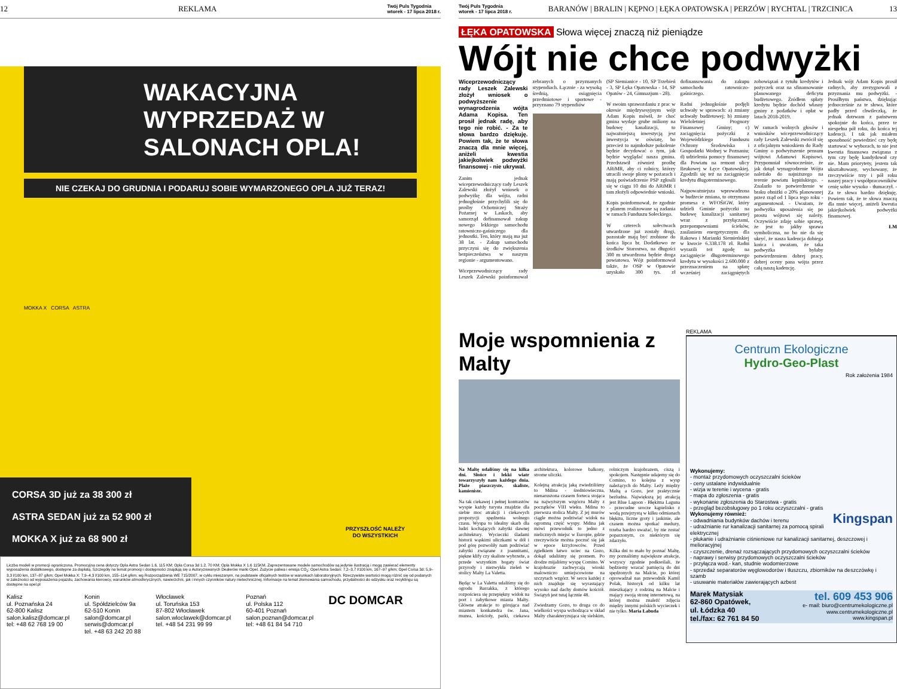12 REKLAMA Twój Puls Tygodnia
wtorek - 17 lipca 2018 r.
WAKACYJNA WYPRZEDAŻ W SALONACH OPLA!
NIE CZEKAJ DO GRUDNIA I PODARUJ SOBIE WYMARZONEGO OPLA JUŻ TERAZ!
MOKKA X CORSA ASTRA
CORSA 3D już za 38 300 zł
ASTRA SEDAN już za 52 900 zł
MOKKA X już za 68 900 zł
PRZYSZŁOŚĆ NALEŻY
DO WSZYSTKICH
Liczba modeli w promocji ograniczona. Promocyjna cena dotyczy Opla Astra Sedan 1.6, 115 KM; Opla Corsa 3d 1.2, 70 KM; Opla Mokka X 1.6 115KM. Zaprezentowane modele samochodów są jedynie ilustracją i mogą zawierać elementy wyposażenia dodatkowego, dostępne za dopłatą. Szczegóły na temat promocji i dostępności znajdują się u Autoryzowanych Dealerów marki Opel. Zużycie paliwa i emisja CO<sub>2</sub>: Opel Astra Sedan: 7,2–3,7 l/100 km, 167–97 g/km; Opel Corsa 3d: 5,9–3,3 l/100 km, 137–87 g/km; Opel Mokka X: 7,9–4,3 l/100 km, 155–114 g/km; wg Rozporządzenia WE 715/2007, w cyklu mieszanym, na podstawie oficjalnych testów w warunkach laboratoryjnych. Rzeczywiste wartości mogą różnić się od podanych w zależności od wyposażenia pojazdu, zachowania kierowcy, warunków atmosferycznych, nawierzchni, jak i innych czynników natury nietechnicznej. Informacje na temat złomowania samochodu, przydatności do odzysku oraz recyklingu są dostępne na opel.pl
Kalisz
ul. Poznańska 24
62-800 Kalisz
salon.kalisz@domcar.pl
tel: +48 62 768 19 00
Konin
ul. Spółdzielców 9a
62-510 Konin
salon@domcar.pl
serwis@domcar.pl
tel. +48 63 242 20 88
Włocławek
ul. Toruńska 153
87-802 Włocławek
salon.wloclawek@domcar.pl
tel. +48 54 231 99 99
Poznań
ul. Polska 112
60-401 Poznań
salon.poznan@domcar.pl
tel: +48 61 84 54 710
DC DOMCAR
Twój Puls Tygodnia
wtorek - 17 lipca 2018 r. BARANÓW | BRALIN | KĘPNO | ŁĘKA OPATOWSKA | PERZÓW | RYCHTAL | TRZCINICA 13
ŁĘKA OPATOWSKA Słowa więcej znaczą niż pieniądze
Wójt nie chce podwyżki
Wiceprzewodniczący rady Leszek Zalewski złożył wniosek o podwyższenie wynagrodzenia wójta Adama Kopisa. Ten prosił jednak radę, aby tego nie robić. - Za te słowa bardzo dziękuję. Powiem tak, że te słowa znaczą dla mnie więcej, aniżeli kwestia jakiejkolwiek podwyżki finansowej - nie ukrywał.
Zanim jednak wiceprzewodniczący rady Leszek Zalewski złożył wniosek o podwyżkę dla wójta, radni jednogłośnie przychylili się do prośby Ochotniczej Straży Pożarnej w Laskach, aby samorząd dofinansował zakup nowego lekkiego samochodu ratowniczo-gaśniczego dla jednostki. Ten, który mają ma już 38 lat. - Zakup samochodu przyczyni się do zwiększenia bezpieczeństwa w naszym regionie - argumentowano.
Wiceprzewodniczący rady Leszek Zalewski poinformował zebranych o przyznanych stypendiach. Łącznie - za wysoką średnią, osiągnięcia przedmiotowe i sportowe - przyznano 79 stypendiów
(SP Siemianice - 10, SP Trzebień - 3, SP Łęka Opatowska - 14, SP Opatów - 24, Gimnazjum - 28).
W swoim sprawozdaniu z prac w okresie międzysesyjnym wójt Adam Kopis mówił, że choć gmina wydaje grube miliony na budowę kanalizacji, to najważniejszą inwestycją jest inwestycja w oświatę, bo przecież to najmłodsze pokolenie będzie decydować o tym, jak będzie wyglądać nasza gmina. Przedstawił również prośbę ARiMR, aby ci rolnicy, którzy utracili swoje plony w pożarach i mają poświadczenie PSP zgłosili się w ciągu 10 dni do ARiMR i tam złożyli odpowiednie wnioski.
Kopis poinformował, że zgodnie z planem realizowane są zadania w ramach Funduszu Sołeckiego.
W czterech sołectwach utwardzone już zostały drogi, pozostałe mają być zrobione do końca lipca br. Dodatkowo ze środków Starostwa, na długości 300 m utwardzona będzie droga powiatowa. Wójt poinformował także, że OSP w Opatowie uzyskało 300 tys. zł dofinansowania do zakupu samochodu ratowniczo-gaśniczego.
Radni jednogłośnie podjęli uchwały w sprawach: a) zmiany uchwały budżetowej; b) zmiany Wieloletniej Prognozy Finansowej Gminy; c) zaciągnięcia pożyczki z Wojewódzkiego Funduszu Ochrony Środowiska i Gospodarki Wodnej w Poznaniu; d) udzielenia pomocy finansowej dla Powiatu na remont ulicy Brukowej w Łęce Opatowskiej. Zgodzili się też na zaciągnięcie kredytu długoterminowego.
Najpoważniejsza wprowadzona w budżecie zmiana, to otrzymana promesa z WFOŚiGW, który udzieli Gminie pożyczki na budowę kanalizacji sanitarnej wraz z przyłączami, przepompowniami ścieków, zasilaniem energetycznym dla Rakowa i Marianki Siemieńskiej w kwocie 6.338.178 zł. Radni wyrazili też zgodę na zaciągnięcie długoterminowego kredytu w wysokości 2.600.000 z przeznaczeniem na spłatę wcześniej zaciągniętych zobowiązań z tytułu kredytów i pożyczek oraz na sfinansowanie planowanego deficytu budżetowego. Źródłem spłaty kredytu będzie dochód własny gminy z podatków i opłat w latach 2018-2019.
W ramach wolnych głosów i wniosków wiceprzewodniczący rady Leszek Zalewski zwrócił się z oficjalnym wnioskiem do Rady Gminy o podwyższenie pensum wójtowi Adamowi Kopisowi. Przypomniał równocześnie, że jak dotąd wynagrodzenie Wójta należało do najniższego na terenie powiatu kępińskiego. - Znalazło to potwierdzenie w braku obniżki o 20% planowanej przez rząd od 1 lipca tego roku - argumentował. - Uważam, że podwyżka uposażenia się po prostu wójtowi się należy. Oczywiście zdaję sobie sprawę, że jest to jakby sprawa symboliczna, no bo nie da się ukryć, że nasza kadencja dobiega końca i uważam, że taka podwyżka byłaby potwierdzeniem dobrej pracy, dobrej oceny pana wójta przez całą naszą kadencję.
Jednak wójt Adam Kopis prosił radnych, aby zrezygnowali z przyznania mu podwyżki. - Prosiłbym państwa, dziękując jednocześnie za te słowa, które padły przed chwileczką, że jednak dotrwam z państwem spokojnie do końca, przez te niespełna pół roku, do końca tej kadencji. I tak jak miałem sposobność powiedzieć czy będę startować w wyborach, to nie jest kwestia finansowa związana z tym czy będę kandydował czy nie. Mam priorytety, jestem tak ukształtowany, wychowany, że rzeczywiście trzy i pół roku naszej pracy i współpracowników cenię sobie wysoko - tłumaczył. - Za te słowa bardzo dziękuję. Powiem tak, że te słowa znaczą dla mnie więcej, aniżeli kwestia jakiejkolwiek podwyżki finansowej.
ŁM
Moje wspomnienia z Malty
Na Maltę udaliśmy się na kilka dni. Słońce i lekki wiatr towarzyszyły nam każdego dnia. Plaże piaszczyste, skaliste, kamieniste.
Na tak ciekawej i pełnej kontrastów wyspie każdy turysta znajdzie dla siebie moc atrakcji i ciekawych propozycji spędzenia wolnego czasu. Wyspa to idealny skarb dla ludzi kochających zabytki dawnej architektury. Wycieczki śladami historii wąskimi uliczkami w dół i pod górę pozwoliły nam podziwiać zabytki związane z joannitami, piękne klify czy skaliste wybrzeże, a przede wszystkim bogaty świat przyrody i niezwykła zieleń w stolicy Malty La Valetta.
Będąc w La Valetta udaliśmy się do ogrodu Barrakka, z którego rozpościera się przepiękny widok na port i zabytkowe miasta Malty. Główne atrakcje to górująca nad miastem konkatedra św. Jana, muzea, kościoły, parki, ciekawa architektura, kolorowe balkony, strome uliczki.
Kolejną atrakcją jaką zwiedziliśmy to Mdina - średniowieczna, nienaruszona czasem forteca stojąca na najwyższym wzgórzu Malty z początków VIII wieku. Mdina to pierwsza stolica Malty. Z jej murów ciągle można podziwiać widok na ogromną część wyspy. Mdina jak mówi przewodnik to jedno z nielicznych miejsc w Europie, gdzie rzeczywiście można poczuć się jak w epoce krzyżowców. Przed zgiełkiem łatwo uciec na Gozo, dokąd udaliśmy się promem. Po drodze mijaliśmy wyspę Comino. W krajobrazie zachwycają wioski malowniczo umiejscowione na szczytach wzgórz. W sercu każdej z nich znajduje się wyrastający wysoko nad dachy domów kościół. Świątyń jest tutaj łącznie 48.
Zwiedzamy Gozo, to druga co do wielkości wyspa wchodząca w skład Malty charakteryzująca się sielskim, rolniczym krajobrazem, ciszą i spokojem. Następnie udajemy się do Comino, to kolejna z wysp należących do Malty. Leży między Maltą a Gozo, jest praktycznie bezludna. Największą jej atrakcją jest Blue Lagoon - Błękitna Laguna - przecudne urocze kąpielisko z wodą przejrzystą w kilku odmianach błękitu, liczne groty i jaskinie, ale czasem można spotkać meduzy, trzeba bardzo uważać, by nie zostać poparzonym, co niektórym się zdarzyło.
Kilka dni to mało by poznać Maltę, my poznaliśmy największe atrakcje, wszyscy zgodnie podkreślali, że będziemy wracać pamięcią do dni spędzonych na Malcie, po której oprowadzał nas przewodnik Kamil Polak, historyk od kilku lat mieszkający z rodziną na Malcie i mający swoją stronę internetową, na której można znaleźć zdjęcia między innymi polskich wycieczek i nie tylko. Maria Łabuda
REKLAMA
Centrum Ekologiczne
Hydro-Geo-Plast
Rok założenia 1984
Wykonujemy:
- montaż przydomowych oczyszczalni ścieków
- ceny ustalane indywidualnie
- wizja w terenie i wycena - gratis
- mapa do zgłoszenia - gratis
- wykonanie zgłoszenia do Starostwa - gratis
- przegląd bezobsługowy po 1 roku oczyszczalni - gratis
Wykonujemy również: Kingspan
- odwadniania budynków dachów i terenu
- udrażnianie rur kanalizacji sanitarnej za pomocą spirali elektrycznej
- płukanie i udrażnianie ciśnieniowe rur kanalizacji sanitarnej, deszczowej i melioracyjnej
- czyszczenie, drenaż rozsączających przydomowych oczyszczalni ścieków
- naprawy i serwisy przydomowych oczyszczalni ścieków
- przyłącza wod.- kan, studnie wodomierzowe
- sprzedaż separatorów węglowodorów i tłuszczu, zbiorników na deszczówkę i szamb
- usuwanie materiałów zawierających azbest
Marek Matysiak
62-860 Opatówek,
ul. Łódzka 40
tel./fax: 62 761 84 50
tel. 609 453 906
e- mail: biuro@centrumekologiczne.pl
www.centrumekologiczne.pl
www.kingspan.pl